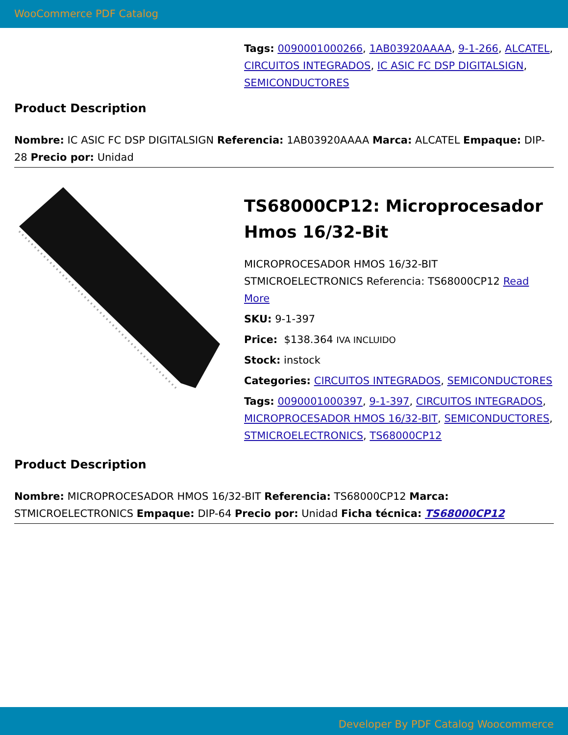WooCommerce PDF Catalog
Tags: 0090001000266, 1AB03920AAAA, 9-1-266, ALCATEL, CIRCUITOS INTEGRADOS, IC ASIC FC DSP DIGITALSIGN, SEMICONDUCTORES
Product Description
Nombre: IC ASIC FC DSP DIGITALSIGN Referencia: 1AB03920AAAA Marca: ALCATEL Empaque: DIP-28 Precio por: Unidad
TS68000CP12: Microprocesador Hmos 16/32-Bit
MICROPROCESADOR HMOS 16/32-BIT STMICROELECTRONICS Referencia: TS68000CP12 Read More
SKU: 9-1-397
Price: $138.364 IVA INCLUIDO
Stock: instock
Categories: CIRCUITOS INTEGRADOS, SEMICONDUCTORES
Tags: 0090001000397, 9-1-397, CIRCUITOS INTEGRADOS, MICROPROCESADOR HMOS 16/32-BIT, SEMICONDUCTORES, STMICROELECTRONICS, TS68000CP12
Product Description
Nombre: MICROPROCESADOR HMOS 16/32-BIT Referencia: TS68000CP12 Marca: STMICROELECTRONICS Empaque: DIP-64 Precio por: Unidad Ficha técnica: TS68000CP12
Developer By PDF Catalog Woocommerce